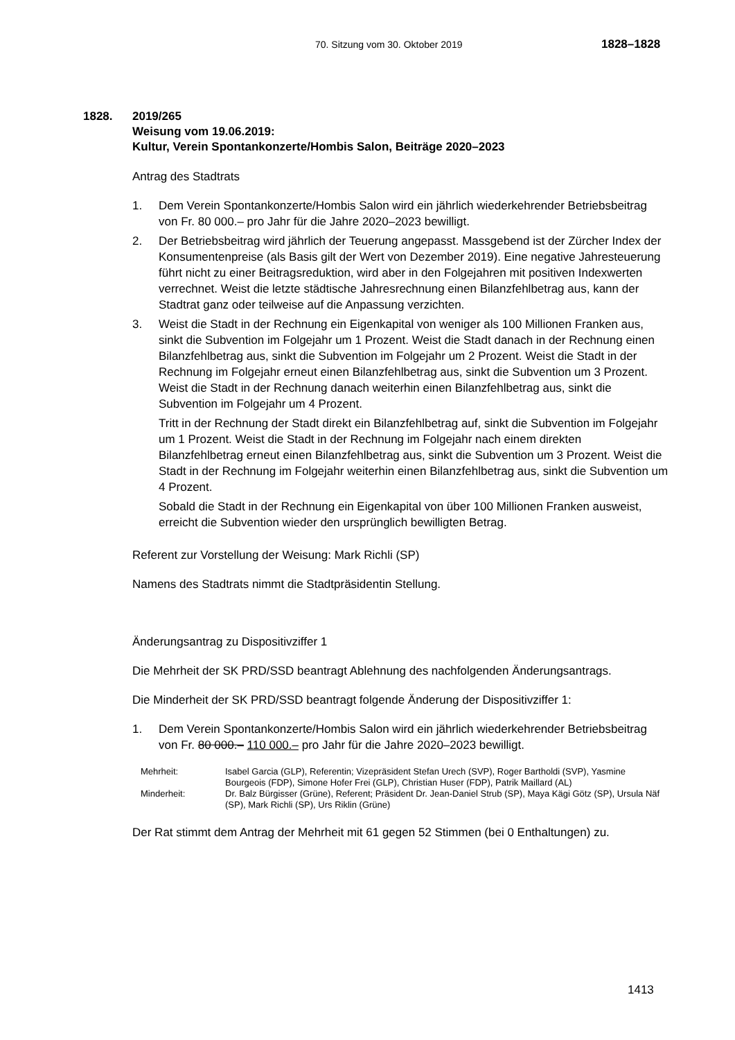70. Sitzung vom 30. Oktober 2019 1828–1828
1828. 2019/265
Weisung vom 19.06.2019:
Kultur, Verein Spontankonzerte/Hombis Salon, Beiträge 2020–2023
Antrag des Stadtrats
1. Dem Verein Spontankonzerte/Hombis Salon wird ein jährlich wiederkehrender Betriebsbeitrag von Fr. 80 000.– pro Jahr für die Jahre 2020–2023 bewilligt.
2. Der Betriebsbeitrag wird jährlich der Teuerung angepasst. Massgebend ist der Zürcher Index der Konsumentenpreise (als Basis gilt der Wert von Dezember 2019). Eine negative Jahresteuerung führt nicht zu einer Beitragsreduktion, wird aber in den Folgejahren mit positiven Indexwerten verrechnet. Weist die letzte städtische Jahresrechnung einen Bilanzfehlbetrag aus, kann der Stadtrat ganz oder teilweise auf die Anpassung verzichten.
3. Weist die Stadt in der Rechnung ein Eigenkapital von weniger als 100 Millionen Franken aus, sinkt die Subvention im Folgejahr um 1 Prozent. Weist die Stadt danach in der Rechnung einen Bilanzfehlbetrag aus, sinkt die Subvention im Folgejahr um 2 Prozent. Weist die Stadt in der Rechnung im Folgejahr erneut einen Bilanzfehlbetrag aus, sinkt die Subvention um 3 Prozent. Weist die Stadt in der Rechnung danach weiterhin einen Bilanzfehlbetrag aus, sinkt die Subvention im Folgejahr um 4 Prozent.
Tritt in der Rechnung der Stadt direkt ein Bilanzfehlbetrag auf, sinkt die Subvention im Folgejahr um 1 Prozent. Weist die Stadt in der Rechnung im Folgejahr nach einem direkten Bilanzfehlbetrag erneut einen Bilanzfehlbetrag aus, sinkt die Subvention um 3 Prozent. Weist die Stadt in der Rechnung im Folgejahr weiterhin einen Bilanzfehlbetrag aus, sinkt die Subvention um 4 Prozent.
Sobald die Stadt in der Rechnung ein Eigenkapital von über 100 Millionen Franken ausweist, erreicht die Subvention wieder den ursprünglich bewilligten Betrag.
Referent zur Vorstellung der Weisung: Mark Richli (SP)
Namens des Stadtrats nimmt die Stadtpräsidentin Stellung.
Änderungsantrag zu Dispositivziffer 1
Die Mehrheit der SK PRD/SSD beantragt Ablehnung des nachfolgenden Änderungsantrags.
Die Minderheit der SK PRD/SSD beantragt folgende Änderung der Dispositivziffer 1:
1. Dem Verein Spontankonzerte/Hombis Salon wird ein jährlich wiederkehrender Betriebsbeitrag von Fr. 80 000.– 110 000.– pro Jahr für die Jahre 2020–2023 bewilligt.
| Mehrheit: | Isabel Garcia (GLP), Referentin; Vizepräsident Stefan Urech (SVP), Roger Bartholdi (SVP), Yasmine Bourgeois (FDP), Simone Hofer Frei (GLP), Christian Huser (FDP), Patrik Maillard (AL) |
| Minderheit: | Dr. Balz Bürgisser (Grüne), Referent; Präsident Dr. Jean-Daniel Strub (SP), Maya Kägi Götz (SP), Ursula Näf (SP), Mark Richli (SP), Urs Riklin (Grüne) |
Der Rat stimmt dem Antrag der Mehrheit mit 61 gegen 52 Stimmen (bei 0 Enthaltungen) zu.
1413